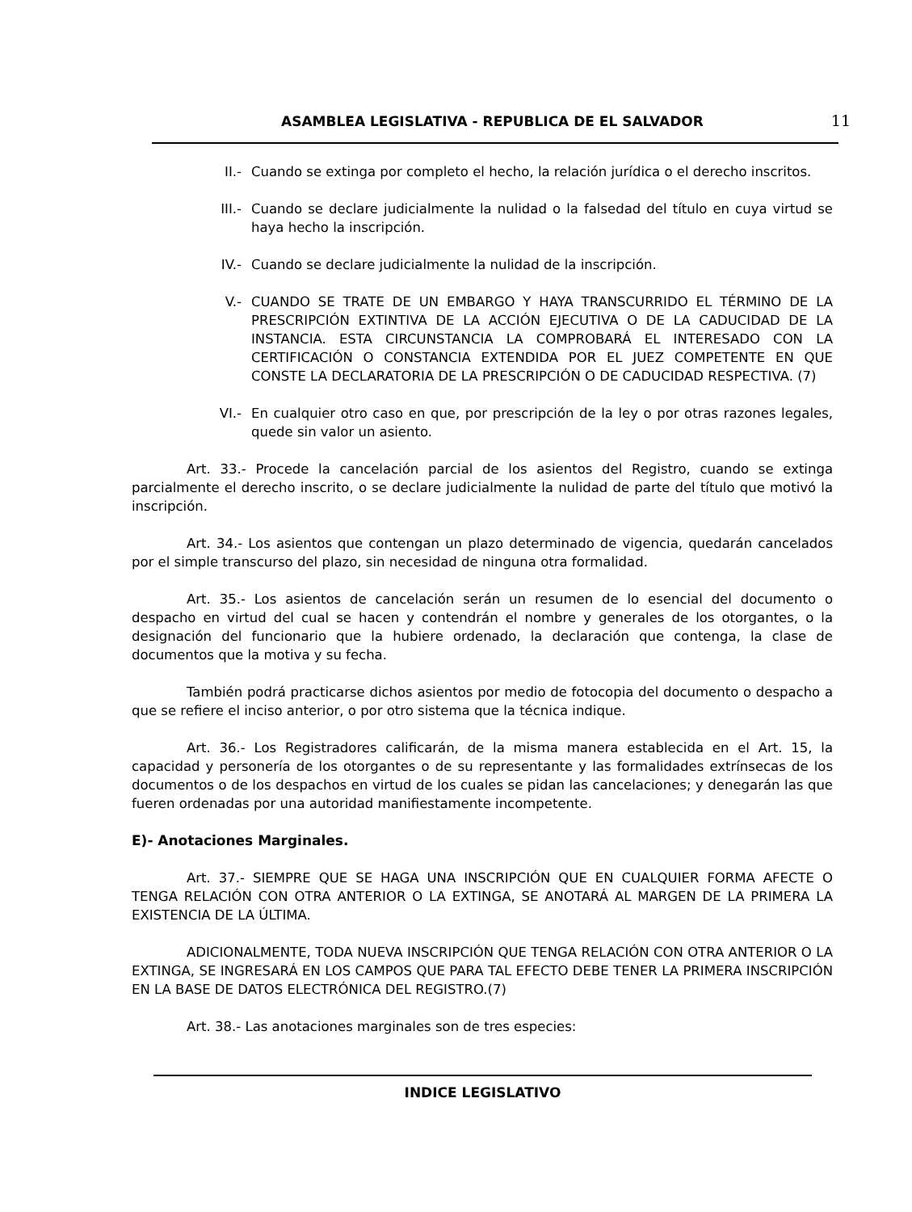ASAMBLEA LEGISLATIVA - REPUBLICA DE EL SALVADOR 11
II.- Cuando se extinga por completo el hecho, la relación jurídica o el derecho inscritos.
III.- Cuando se declare judicialmente la nulidad o la falsedad del título en cuya virtud se haya hecho la inscripción.
IV.- Cuando se declare judicialmente la nulidad de la inscripción.
V.- CUANDO SE TRATE DE UN EMBARGO Y HAYA TRANSCURRIDO EL TÉRMINO DE LA PRESCRIPCIÓN EXTINTIVA DE LA ACCIÓN EJECUTIVA O DE LA CADUCIDAD DE LA INSTANCIA. ESTA CIRCUNSTANCIA LA COMPROBARÁ EL INTERESADO CON LA CERTIFICACIÓN O CONSTANCIA EXTENDIDA POR EL JUEZ COMPETENTE EN QUE CONSTE LA DECLARATORIA DE LA PRESCRIPCIÓN O DE CADUCIDAD RESPECTIVA. (7)
VI.- En cualquier otro caso en que, por prescripción de la ley o por otras razones legales, quede sin valor un asiento.
Art. 33.- Procede la cancelación parcial de los asientos del Registro, cuando se extinga parcialmente el derecho inscrito, o se declare judicialmente la nulidad de parte del título que motivó la inscripción.
Art. 34.- Los asientos que contengan un plazo determinado de vigencia, quedarán cancelados por el simple transcurso del plazo, sin necesidad de ninguna otra formalidad.
Art. 35.- Los asientos de cancelación serán un resumen de lo esencial del documento o despacho en virtud del cual se hacen y contendrán el nombre y generales de los otorgantes, o la designación del funcionario que la hubiere ordenado, la declaración que contenga, la clase de documentos que la motiva y su fecha.
También podrá practicarse dichos asientos por medio de fotocopia del documento o despacho a que se refiere el inciso anterior, o por otro sistema que la técnica indique.
Art. 36.- Los Registradores calificarán, de la misma manera establecida en el Art. 15, la capacidad y personería de los otorgantes o de su representante y las formalidades extrínsecas de los documentos o de los despachos en virtud de los cuales se pidan las cancelaciones; y denegarán las que fueren ordenadas por una autoridad manifiestamente incompetente.
E)- Anotaciones Marginales.
Art. 37.- SIEMPRE QUE SE HAGA UNA INSCRIPCIÓN QUE EN CUALQUIER FORMA AFECTE O TENGA RELACIÓN CON OTRA ANTERIOR O LA EXTINGA, SE ANOTARÁ AL MARGEN DE LA PRIMERA LA EXISTENCIA DE LA ÚLTIMA.
ADICIONALMENTE, TODA NUEVA INSCRIPCIÓN QUE TENGA RELACIÓN CON OTRA ANTERIOR O LA EXTINGA, SE INGRESARÁ EN LOS CAMPOS QUE PARA TAL EFECTO DEBE TENER LA PRIMERA INSCRIPCIÓN EN LA BASE DE DATOS ELECTRÓNICA DEL REGISTRO.(7)
Art. 38.- Las anotaciones marginales son de tres especies:
INDICE LEGISLATIVO